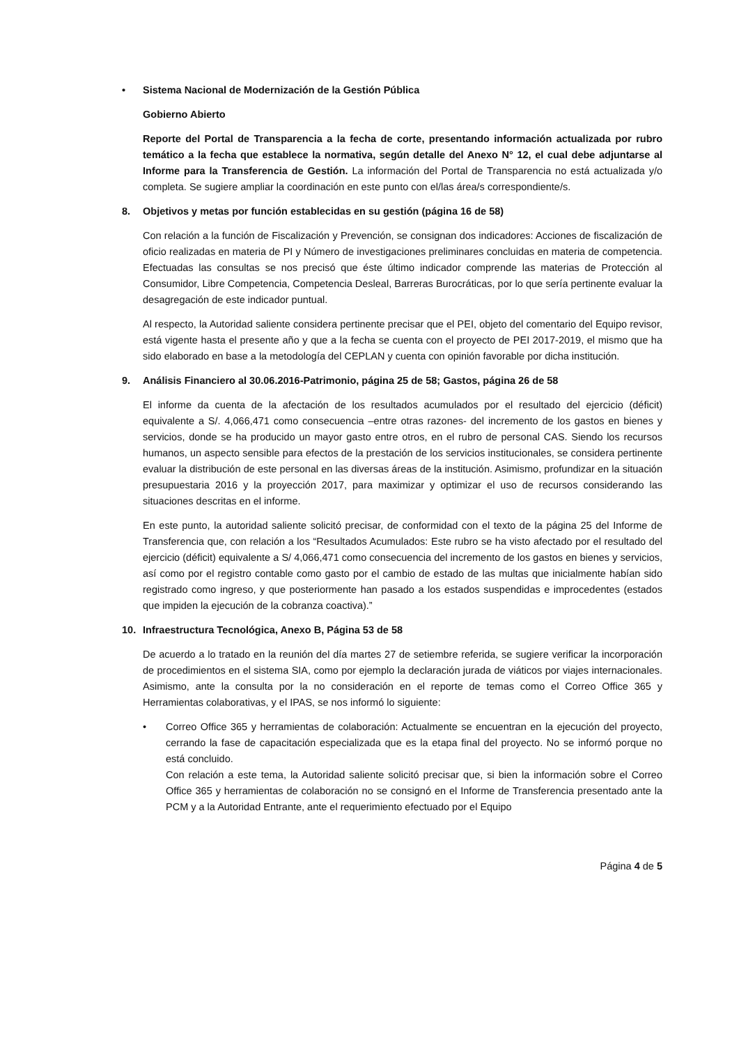• Sistema Nacional de Modernización de la Gestión Pública
Gobierno Abierto
Reporte del Portal de Transparencia a la fecha de corte, presentando información actualizada por rubro temático a la fecha que establece la normativa, según detalle del Anexo N° 12, el cual debe adjuntarse al Informe para la Transferencia de Gestión. La información del Portal de Transparencia no está actualizada y/o completa. Se sugiere ampliar la coordinación en este punto con el/las área/s correspondiente/s.
8. Objetivos y metas por función establecidas en su gestión (página 16 de 58)
Con relación a la función de Fiscalización y Prevención, se consignan dos indicadores: Acciones de fiscalización de oficio realizadas en materia de PI y Número de investigaciones preliminares concluidas en materia de competencia. Efectuadas las consultas se nos precisó que éste último indicador comprende las materias de Protección al Consumidor, Libre Competencia, Competencia Desleal, Barreras Burocráticas, por lo que sería pertinente evaluar la desagregación de este indicador puntual.
Al respecto, la Autoridad saliente considera pertinente precisar que el PEI, objeto del comentario del Equipo revisor, está vigente hasta el presente año y que a la fecha se cuenta con el proyecto de PEI 2017-2019, el mismo que ha sido elaborado en base a la metodología del CEPLAN y cuenta con opinión favorable por dicha institución.
9. Análisis Financiero al 30.06.2016-Patrimonio, página 25 de 58; Gastos, página 26 de 58
El informe da cuenta de la afectación de los resultados acumulados por el resultado del ejercicio (déficit) equivalente a S/. 4,066,471 como consecuencia –entre otras razones- del incremento de los gastos en bienes y servicios, donde se ha producido un mayor gasto entre otros, en el rubro de personal CAS. Siendo los recursos humanos, un aspecto sensible para efectos de la prestación de los servicios institucionales, se considera pertinente evaluar la distribución de este personal en las diversas áreas de la institución. Asimismo, profundizar en la situación presupuestaria 2016 y la proyección 2017, para maximizar y optimizar el uso de recursos considerando las situaciones descritas en el informe.
En este punto, la autoridad saliente solicitó precisar, de conformidad con el texto de la página 25 del Informe de Transferencia que, con relación a los “Resultados Acumulados: Este rubro se ha visto afectado por el resultado del ejercicio (déficit) equivalente a S/ 4,066,471 como consecuencia del incremento de los gastos en bienes y servicios, así como por el registro contable como gasto por el cambio de estado de las multas que inicialmente habían sido registrado como ingreso, y que posteriormente han pasado a los estados suspendidas e improcedentes (estados que impiden la ejecución de la cobranza coactiva).”
10. Infraestructura Tecnológica, Anexo B, Página 53 de 58
De acuerdo a lo tratado en la reunión del día martes 27 de setiembre referida, se sugiere verificar la incorporación de procedimientos en el sistema SIA, como por ejemplo la declaración jurada de viáticos por viajes internacionales. Asimismo, ante la consulta por la no consideración en el reporte de temas como el Correo Office 365 y Herramientas colaborativas, y el IPAS, se nos informó lo siguiente:
• Correo Office 365 y herramientas de colaboración: Actualmente se encuentran en la ejecución del proyecto, cerrando la fase de capacitación especializada que es la etapa final del proyecto. No se informó porque no está concluido.
Con relación a este tema, la Autoridad saliente solicitó precisar que, si bien la información sobre el Correo Office 365 y herramientas de colaboración no se consignó en el Informe de Transferencia presentado ante la PCM y a la Autoridad Entrante, ante el requerimiento efectuado por el Equipo
Página 4 de 5